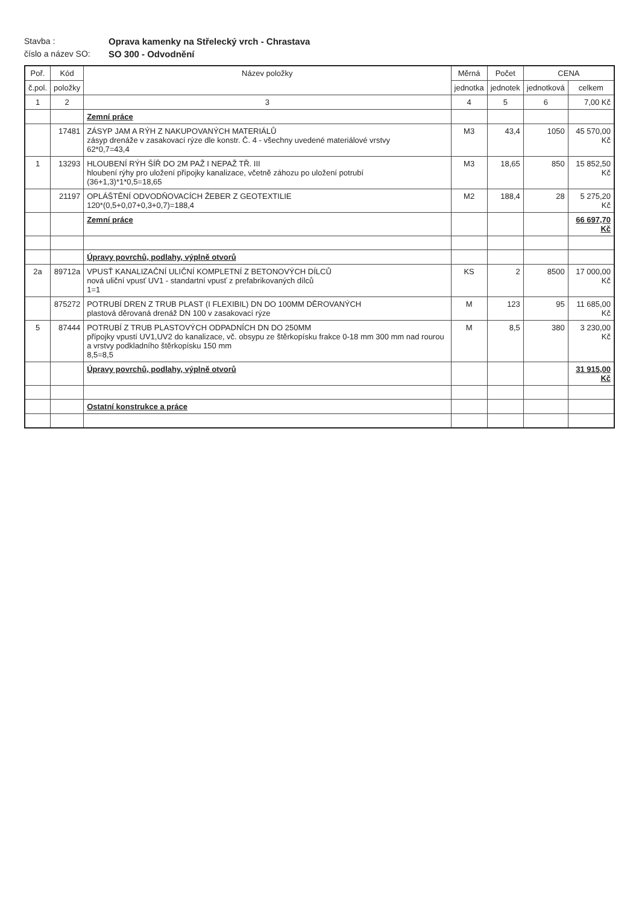Stavba :
Oprava kamenky na Střelecký vrch - Chrastava
číslo a název SO:
SO 300 - Odvodnění
| Poř. | Kód | Název položky | Měrná | Počet | CENA | |
| --- | --- | --- | --- | --- | --- | --- |
| č.pol. | položky | | jednotka | jednotek | jednotková | celkem |
| 1 | 2 | 3 | 4 | 5 | 6 | 7,00 Kč |
| | | Zemní práce | | | | |
| | 17481 | ZÁSYP JAM A RÝH Z NAKUPOVANÝCH MATERIÁLŮ zásyp drenáže v zasakovací rýze dle konstr. Č. 4 - všechny uvedené materiálové vrstvy 62*0,7=43,4 | M3 | 43,4 | 1050 | 45 570,00 Kč |
| 1 | 13293 | HLOUBENÍ RÝH ŠÍŘ DO 2M PAŽ I NEPAŽ TŘ. III hloubení rýhy pro uložení přípojky kanalizace, včetně záhozu po uložení potrubí (36+1,3)*1*0,5=18,65 | M3 | 18,65 | 850 | 15 852,50 Kč |
| | 21197 | OPLÁŠTĚNÍ ODVODŇOVACÍCH ŽEBER Z GEOTEXTILIE 120*(0,5+0,07+0,3+0,7)=188,4 | M2 | 188,4 | 28 | 5 275,20 Kč |
| | | Zemní práce | | | | 66 697,70 Kč |
| | | Úpravy povrchů, podlahy, výplně otvorů | | | | |
| 2a | 89712a | VPUSŤ KANALIZAČNÍ ULIČNÍ KOMPLETNÍ Z BETONOVÝCH DÍLCŮ nová uliční vpusť UV1 - standartní vpusť z prefabrikovaných dílců 1=1 | KS | 2 | 8500 | 17 000,00 Kč |
| | 875272 | POTRUBÍ DREN Z TRUB PLAST (I FLEXIBIL) DN DO 100MM DĚROVANÝCH plastová děrovaná drenáž DN 100 v zasakovací rýze | M | 123 | 95 | 11 685,00 Kč |
| 5 | 87444 | POTRUBÍ Z TRUB PLASTOVÝCH ODPADNÍCH DN DO 250MM přípojky vpustí UV1,UV2 do kanalizace, vč. obsypu ze štěrkopísku frakce 0-18 mm 300 mm nad rourou a vrstvy podkladního štěrkopísku 150 mm 8,5=8,5 | M | 8,5 | 380 | 3 230,00 Kč |
| | | Úpravy povrchů, podlahy, výplně otvorů | | | | 31 915,00 Kč |
| | | Ostatní konstrukce a práce | | | | |